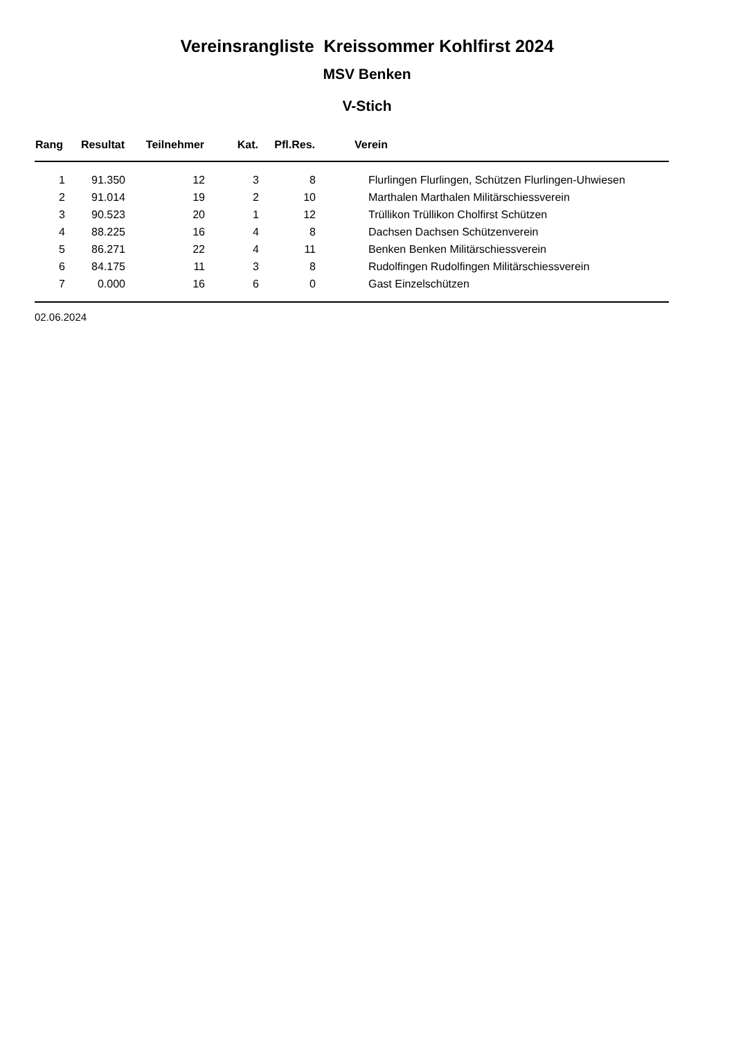Vereinsrangliste Kreissommer Kohlfirst 2024
MSV Benken
V-Stich
| Rang | Resultat | Teilnehmer | Kat. | Pfl.Res. | Verein |
| --- | --- | --- | --- | --- | --- |
| 1 | 91.350 | 12 | 3 | 8 | Flurlingen Flurlingen, Schützen Flurlingen-Uhwiesen |
| 2 | 91.014 | 19 | 2 | 10 | Marthalen Marthalen Militärschiessverein |
| 3 | 90.523 | 20 | 1 | 12 | Trüllikon Trüllikon Cholfirst Schützen |
| 4 | 88.225 | 16 | 4 | 8 | Dachsen Dachsen Schützenverein |
| 5 | 86.271 | 22 | 4 | 11 | Benken Benken Militärschiessverein |
| 6 | 84.175 | 11 | 3 | 8 | Rudolfingen Rudolfingen Militärschiessverein |
| 7 | 0.000 | 16 | 6 | 0 | Gast Einzelschützen |
02.06.2024